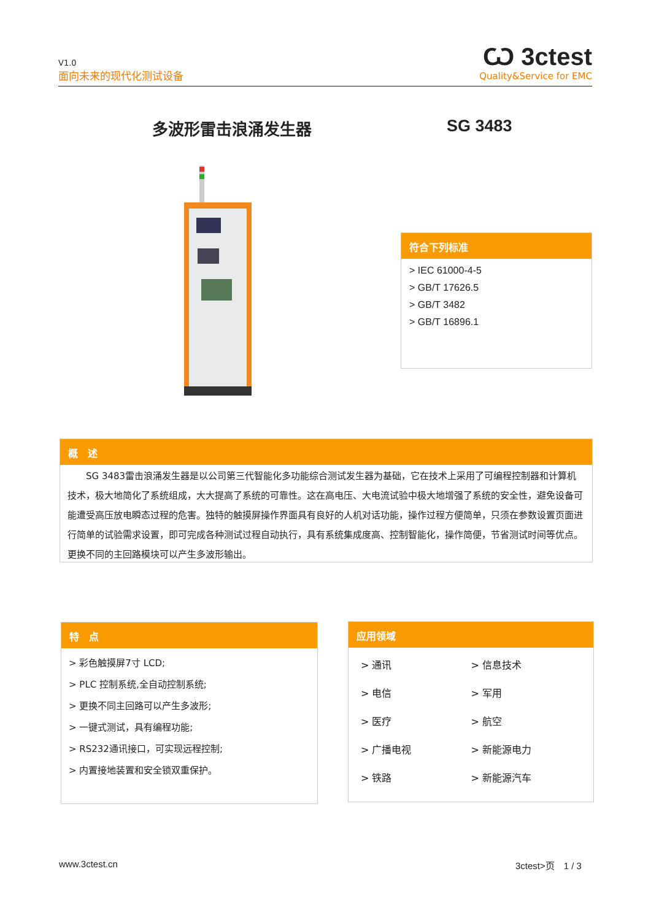V1.0
面向未来的现代化测试设备
Ѡ 3ctest
Quality&Service for EMC
多波形雷击浪涌发生器 SG 3483
符合下列标准
> IEC 61000-4-5
> GB/T 17626.5
> GB/T 3482
> GB/T 16896.1
概　述
　　SG 3483雷击浪涌发生器是以公司第三代智能化多功能综合测试发生器为基础，它在技术上采用了可编程控制器和计算机技术，极大地简化了系统组成，大大提高了系统的可靠性。这在高电压、大电流试验中极大地增强了系统的安全性，避免设备可能遭受高压放电瞬态过程的危害。独特的触摸屏操作界面具有良好的人机对话功能，操作过程方便简单，只须在参数设置页面进行简单的试验需求设置，即可完成各种测试过程自动执行，具有系统集成度高、控制智能化，操作简便，节省测试时间等优点。更换不同的主回路模块可以产生多波形输出。
特　点
> 彩色触摸屏7寸 LCD;
> PLC 控制系统,全自动控制系统;
> 更换不同主回路可以产生多波形;
> 一键式测试，具有编程功能;
> RS232通讯接口，可实现远程控制;
> 内置接地装置和安全锁双重保护。
应用领域
> 通讯 > 信息技术 > 电信 > 军用 > 医疗 > 航空 > 广播电视 > 新能源电力 > 铁路 > 新能源汽车
www.3ctest.cn 3ctest>页　1 / 3